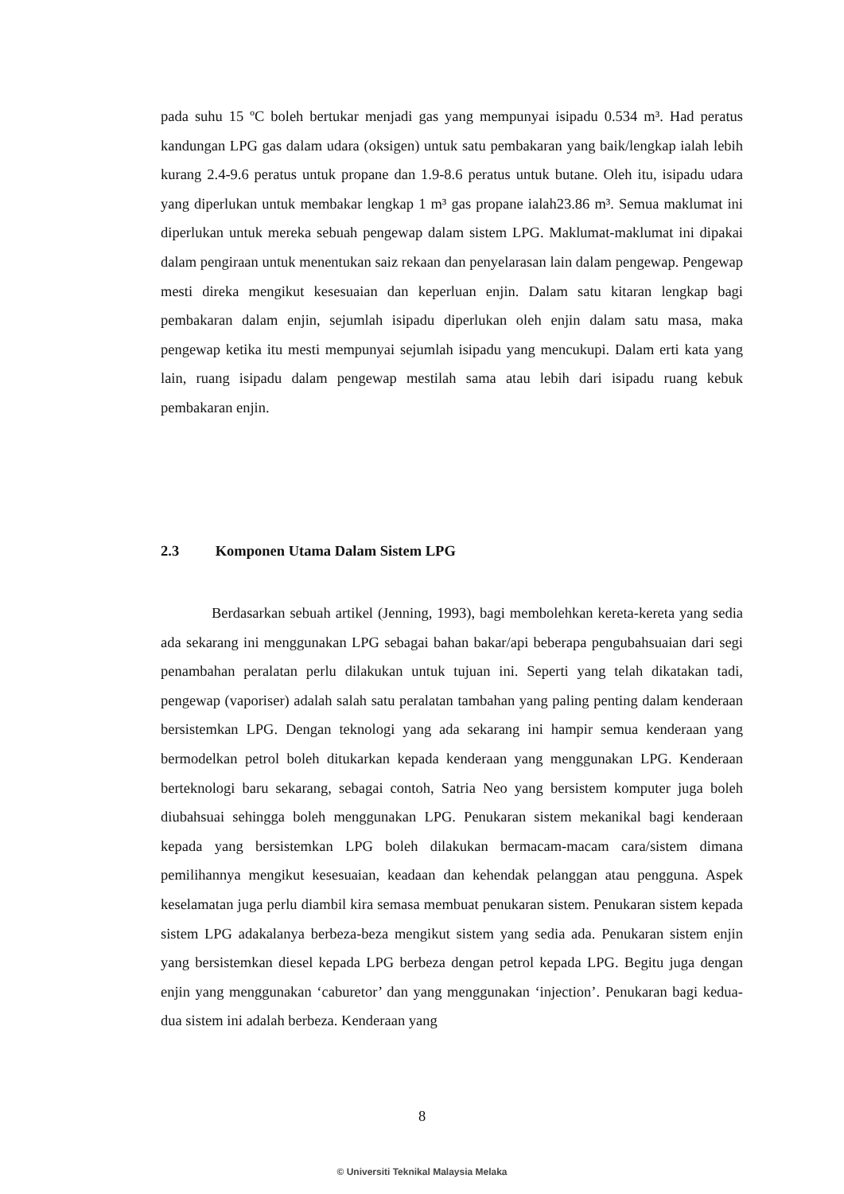pada suhu 15 ºC boleh bertukar menjadi gas yang mempunyai isipadu 0.534 m³. Had peratus kandungan LPG gas dalam udara (oksigen) untuk satu pembakaran yang baik/lengkap ialah lebih kurang 2.4-9.6 peratus untuk propane dan 1.9-8.6 peratus untuk butane. Oleh itu, isipadu udara yang diperlukan untuk membakar lengkap 1 m³ gas propane ialah23.86 m³. Semua maklumat ini diperlukan untuk mereka sebuah pengewap dalam sistem LPG. Maklumat-maklumat ini dipakai dalam pengiraan untuk menentukan saiz rekaan dan penyelarasan lain dalam pengewap. Pengewap mesti direka mengikut kesesuaian dan keperluan enjin. Dalam satu kitaran lengkap bagi pembakaran dalam enjin, sejumlah isipadu diperlukan oleh enjin dalam satu masa, maka pengewap ketika itu mesti mempunyai sejumlah isipadu yang mencukupi. Dalam erti kata yang lain, ruang isipadu dalam pengewap mestilah sama atau lebih dari isipadu ruang kebuk pembakaran enjin.
2.3 Komponen Utama Dalam Sistem LPG
Berdasarkan sebuah artikel (Jenning, 1993), bagi membolehkan kereta-kereta yang sedia ada sekarang ini menggunakan LPG sebagai bahan bakar/api beberapa pengubahsuaian dari segi penambahan peralatan perlu dilakukan untuk tujuan ini. Seperti yang telah dikatakan tadi, pengewap (vaporiser) adalah salah satu peralatan tambahan yang paling penting dalam kenderaan bersistemkan LPG. Dengan teknologi yang ada sekarang ini hampir semua kenderaan yang bermodelkan petrol boleh ditukarkan kepada kenderaan yang menggunakan LPG. Kenderaan berteknologi baru sekarang, sebagai contoh, Satria Neo yang bersistem komputer juga boleh diubahsuai sehingga boleh menggunakan LPG. Penukaran sistem mekanikal bagi kenderaan kepada yang bersistemkan LPG boleh dilakukan bermacam-macam cara/sistem dimana pemilihannya mengikut kesesuaian, keadaan dan kehendak pelanggan atau pengguna. Aspek keselamatan juga perlu diambil kira semasa membuat penukaran sistem. Penukaran sistem kepada sistem LPG adakalanya berbeza-beza mengikut sistem yang sedia ada. Penukaran sistem enjin yang bersistemkan diesel kepada LPG berbeza dengan petrol kepada LPG. Begitu juga dengan enjin yang menggunakan ‘caburetor’ dan yang menggunakan ‘injection’. Penukaran bagi kedua-dua sistem ini adalah berbeza. Kenderaan yang
8
© Universiti Teknikal Malaysia Melaka